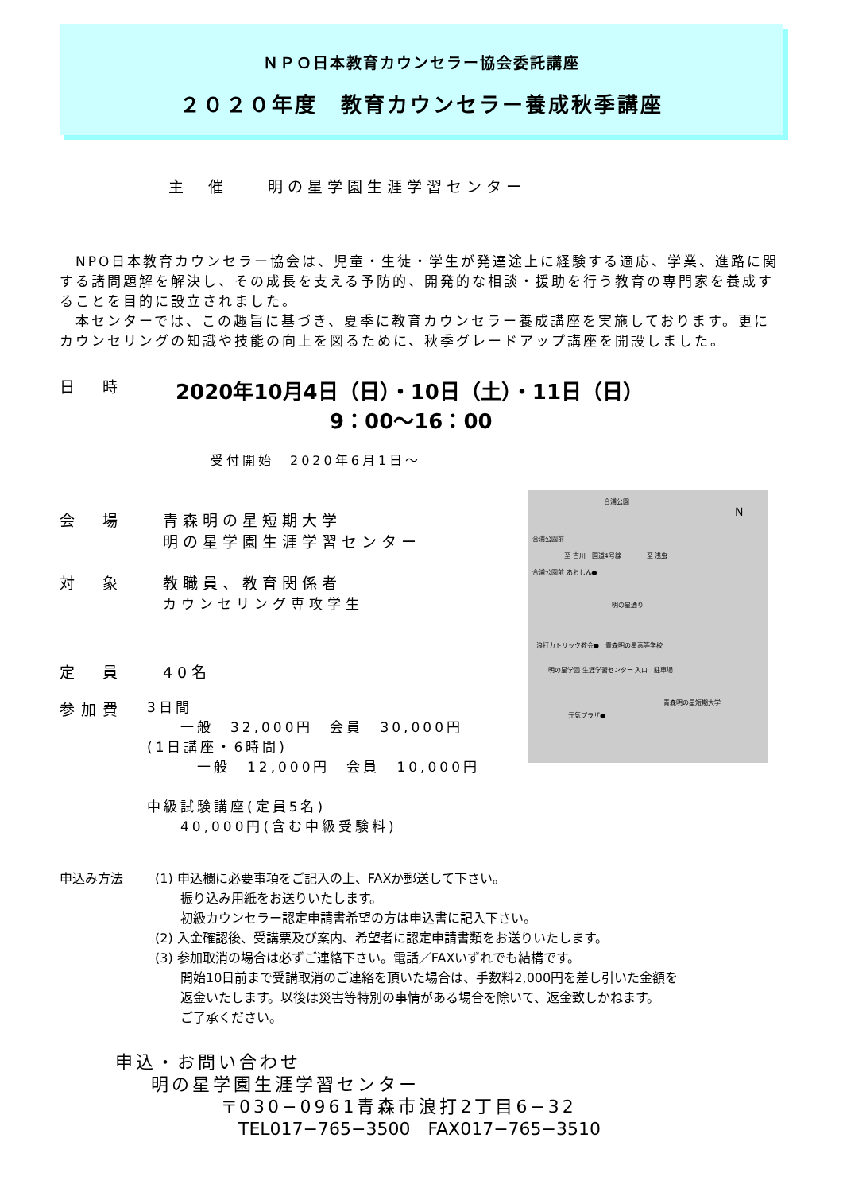ＮＰＯ日本教育カウンセラー協会委託講座
２０２０年度　教育カウンセラー養成秋季講座
主　催　　明の星学園生涯学習センター
　NPO日本教育カウンセラー協会は、児童・生徒・学生が発達途上に経験する適応、学業、進路に関する諸問題解を解決し、その成長を支える予防的、開発的な相談・援助を行う教育の専門家を養成することを目的に設立されました。
　本センターでは、この趣旨に基づき、夏季に教育カウンセラー養成講座を実施しております。更にカウンセリングの知識や技能の向上を図るために、秋季グレードアップ講座を開設しました。
日　時
　2020年10月4日（日）・10日（土）・11日（日）
9：00〜16：00
受付開始　2020年6月1日〜
合浦公園
N
合浦公園前
至 古川　国道4号線　　　　至 浅虫
合浦公園前 あおしん●
明の星通り
浪打カトリック教会●　青森明の星高等学校
明の星学園 生涯学習センター 入口　駐車場
青森明の星短期大学
元気プラザ●
会　場 青森明の星短期大学
明の星学園生涯学習センター
対　象 教職員、教育関係者
カウンセリング専攻学生
定　員 40名
参加費
3日間
　　一般　32,000円　会員　30,000円
(1日講座・6時間)
　　　一般　12,000円　会員　10,000円
中級試験講座(定員5名)
　　40,000円(含む中級受験料)
申込み方法 (1) 申込欄に必要事項をご記入の上、FAXか郵送して下さい。
　　振り込み用紙をお送りいたします。
　　初級カウンセラー認定申請書希望の方は申込書に記入下さい。
(2) 入金確認後、受講票及び案内、希望者に認定申請書類をお送りいたします。
(3) 参加取消の場合は必ずご連絡下さい。電話／FAXいずれでも結構です。
　　開始10日前まで受講取消のご連絡を頂いた場合は、手数料2,000円を差し引いた金額を
　　返金いたします。以後は災害等特別の事情がある場合を除いて、返金致しかねます。
　　ご了承ください。
申込・お問い合わせ
明の星学園生涯学習センター
〒030−0961青森市浪打2丁目6−32
TEL017−765−3500　FAX017−765−3510